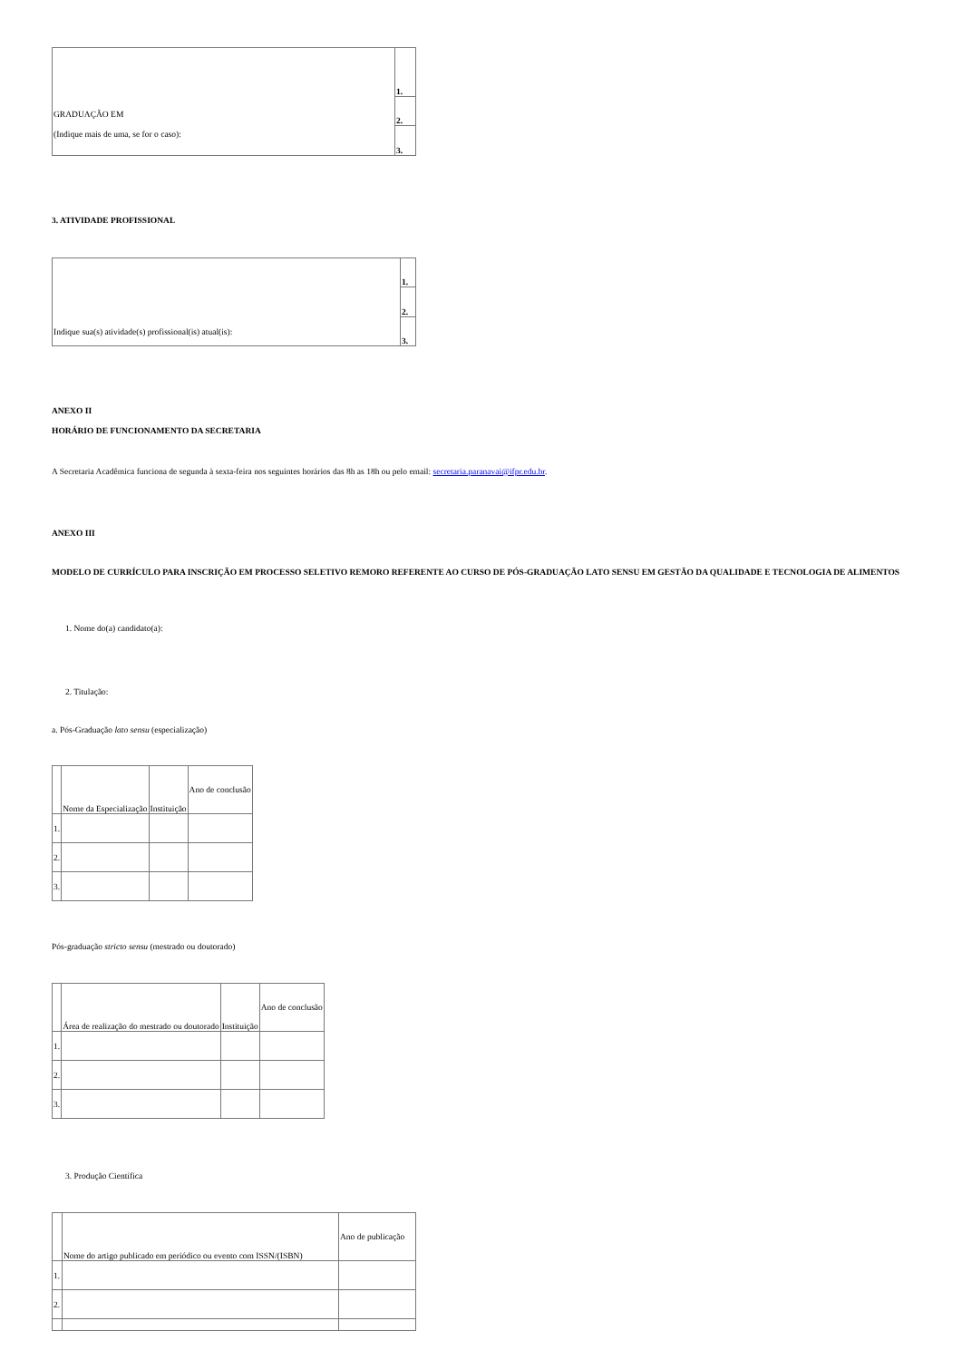| GRADUAÇÃO EM (Indique mais de uma, se for o caso): | 1. |
| | 2. |
| | 3. |
3. ATIVIDADE PROFISSIONAL
| Indique sua(s) atividade(s) profissional(is) atual(is): | 1. |
| | 2. |
| | 3. |
ANEXO II
HORÁRIO DE FUNCIONAMENTO DA SECRETARIA
A Secretaria Acadêmica funciona de segunda à sexta-feira nos seguintes horários das 8h as 18h ou pelo email: secretaria.paranavai@ifpr.edu.br.
ANEXO III
MODELO DE CURRÍCULO PARA INSCRIÇÃO EM PROCESSO SELETIVO REMORO REFERENTE AO CURSO DE PÓS-GRADUAÇÃO LATO SENSU EM GESTÃO DA QUALIDADE E TECNOLOGIA DE ALIMENTOS
1. Nome do(a) candidato(a):
2. Titulação:
a. Pós-Graduação lato sensu (especialização)
| | Nome da Especialização | Instituição | Ano de conclusão |
| 1. | | | |
| 2. | | | |
| 3. | | | |
Pós-graduação stricto sensu (mestrado ou doutorado)
| | Área de realização do mestrado ou doutorado | Instituição | Ano de conclusão |
| 1. | | | |
| 2. | | | |
| 3. | | | |
3. Produção Científica
| | Nome do artigo publicado em periódico ou evento com ISSN/(ISBN) | Ano de publicação |
| 1. | | |
| 2. | | |